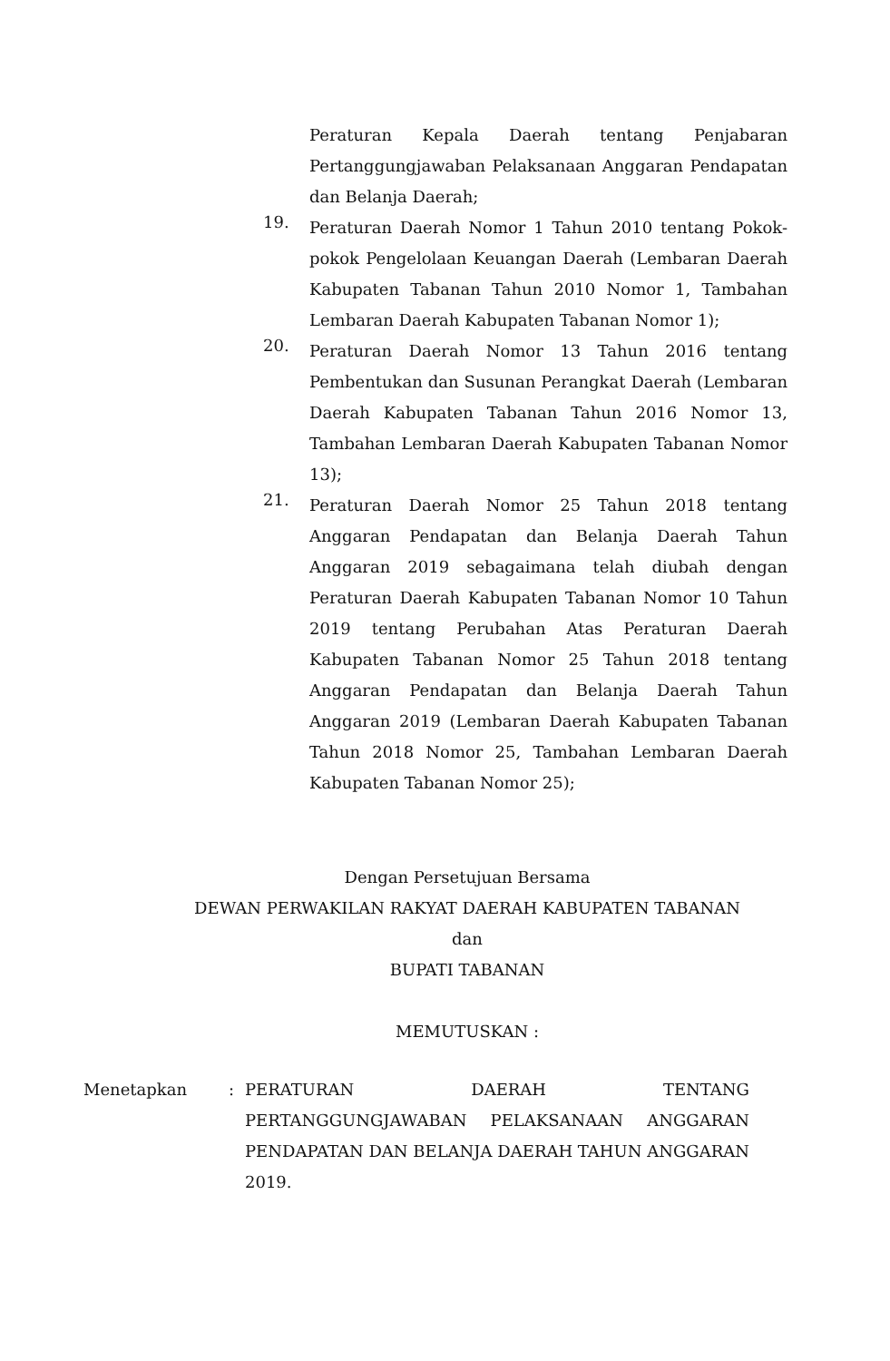Peraturan Kepala Daerah tentang Penjabaran Pertanggungjawaban Pelaksanaan Anggaran Pendapatan dan Belanja Daerah;
19.
Peraturan Daerah Nomor 1 Tahun 2010 tentang Pokok-pokok Pengelolaan Keuangan Daerah (Lembaran Daerah Kabupaten Tabanan Tahun 2010 Nomor 1, Tambahan Lembaran Daerah Kabupaten Tabanan Nomor 1);
20.
Peraturan Daerah Nomor 13 Tahun 2016 tentang Pembentukan dan Susunan Perangkat Daerah (Lembaran Daerah Kabupaten Tabanan Tahun 2016 Nomor 13, Tambahan Lembaran Daerah Kabupaten Tabanan Nomor 13);
21.
Peraturan Daerah Nomor 25 Tahun 2018 tentang Anggaran Pendapatan dan Belanja Daerah Tahun Anggaran 2019 sebagaimana telah diubah dengan Peraturan Daerah Kabupaten Tabanan Nomor 10 Tahun 2019 tentang Perubahan Atas Peraturan Daerah Kabupaten Tabanan Nomor 25 Tahun 2018 tentang Anggaran Pendapatan dan Belanja Daerah Tahun Anggaran 2019 (Lembaran Daerah Kabupaten Tabanan Tahun 2018 Nomor 25, Tambahan Lembaran Daerah Kabupaten Tabanan Nomor 25);
Dengan Persetujuan Bersama
DEWAN PERWAKILAN RAKYAT DAERAH KABUPATEN TABANAN
dan
BUPATI TABANAN
MEMUTUSKAN :
Menetapkan : PERATURAN DAERAH TENTANG PERTANGGUNGJAWABAN PELAKSANAAN ANGGARAN PENDAPATAN DAN BELANJA DAERAH TAHUN ANGGARAN 2019.